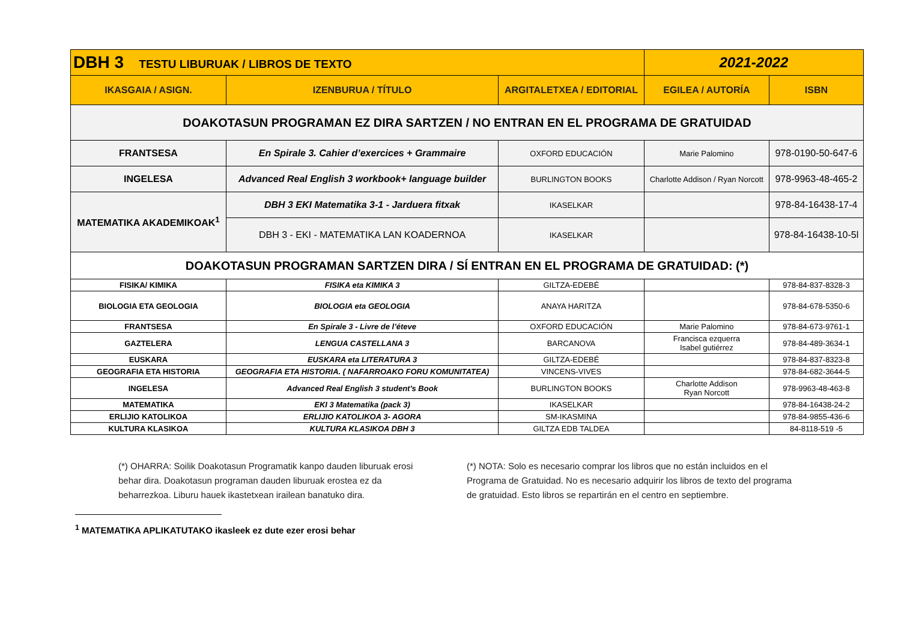| DBH 3 TESTU LIBURUAK / LIBROS DE TEXTO | | | 2021-2022 | |
| IKASGAIA / ASIGN. | IZENBURUA / TÍTULO | ARGITALETXEA / EDITORIAL | EGILEA / AUTORÍA | ISBN |
| DOAKOTASUN PROGRAMAN EZ DIRA SARTZEN / NO ENTRAN EN EL PROGRAMA DE GRATUIDAD | | | | |
| FRANTSESA | En Spirale 3. Cahier d’exercices + Grammaire | OXFORD EDUCACIÓN | Marie Palomino | 978-0190-50-647-6 |
| INGELESA | Advanced Real English 3 workbook+ language builder | BURLINGTON BOOKS | Charlotte Addison / Ryan Norcott | 978-9963-48-465-2 |
| MATEMATIKA AKADEMIKOAK<sup>1</sup> | DBH 3 EKI Matematika 3-1 - Jarduera fitxak | IKASELKAR | | 978-84-16438-17-4 |
| | DBH 3 - EKI - MATEMATIKA LAN KOADERNOA | IKASELKAR | | 978-84-16438-10-5l |
| DOAKOTASUN PROGRAMAN SARTZEN DIRA / SÍ ENTRAN EN EL PROGRAMA DE GRATUIDAD: (*) | | | | |
| FISIKA/ KIMIKA | FISIKA eta KIMIKA 3 | GILTZA-EDEBÉ | | 978-84-837-8328-3 |
| BIOLOGIA ETA GEOLOGIA | BIOLOGIA eta GEOLOGIA | ANAYA HARITZA | | 978-84-678-5350-6 |
| FRANTSESA | En Spirale 3 - Livre de l’éteve | OXFORD EDUCACIÓN | Marie Palomino | 978-84-673-9761-1 |
| GAZTELERA | LENGUA CASTELLANA 3 | BARCANOVA | Francisca ezquerra Isabel gutiérrez | 978-84-489-3634-1 |
| EUSKARA | EUSKARA eta LITERATURA 3 | GILTZA-EDEBÉ | | 978-84-837-8323-8 |
| GEOGRAFIA ETA HISTORIA | GEOGRAFIA ETA HISTORIA. ( NAFARROAKO FORU KOMUNITATEA) | VINCENS-VIVES | | 978-84-682-3644-5 |
| INGELESA | Advanced Real English 3 student's Book | BURLINGTON BOOKS | Charlotte Addison Ryan Norcott | 978-9963-48-463-8 |
| MATEMATIKA | EKI 3 Matematika (pack 3) | IKASELKAR | | 978-84-16438-24-2 |
| ERLIJIO KATOLIKOA | ERLIJIO KATOLIKOA 3- AGORA | SM-IKASMINA | | 978-84-9855-436-6 |
| KULTURA KLASIKOA | KULTURA KLASIKOA DBH 3 | GILTZA EDB TALDEA | | 84-8118-519 -5 |
(*) OHARRA: Soilik Doakotasun Programatik kanpo dauden liburuak erosi behar dira. Doakotasun programan dauden liburuak erostea ez da beharrezkoa. Liburu hauek ikastetxean irailean banatuko dira.
(*) NOTA: Solo es necesario comprar los libros que no están incluidos en el Programa de Gratuidad. No es necesario adquirir los libros de texto del programa de gratuidad. Esto libros se repartirán en el centro en septiembre.
<sup>1</sup> MATEMATIKA APLIKATUTAKO ikasleek ez dute ezer erosi behar